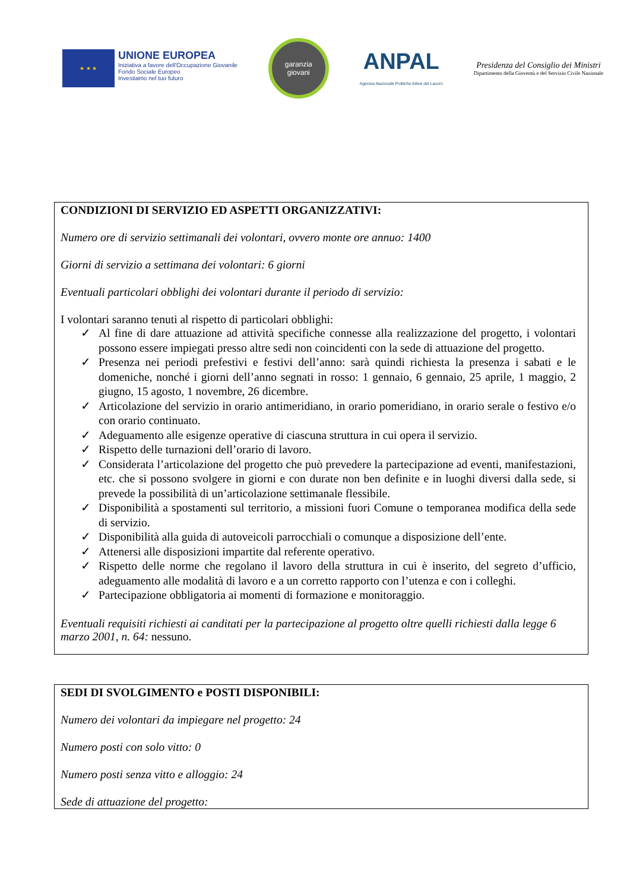★ ★ ★
UNIONE EUROPEA
Iniziativa a favore dell'Occupazione Giovanile
Fondo Sociale Europeo
Investiamo nel tuo futuro
garanzia
giovani
ANPAL
Agenzia Nazionale Politiche Attive del Lavoro
Presidenza del Consiglio dei Ministri
Dipartimento della Gioventù e del Servizio Civile Nazionale
CONDIZIONI DI SERVIZIO ED ASPETTI ORGANIZZATIVI:
Numero ore di servizio settimanali dei volontari, ovvero monte ore annuo: 1400
Giorni di servizio a settimana dei volontari: 6 giorni
Eventuali particolari obblighi dei volontari durante il periodo di servizio:
I volontari saranno tenuti al rispetto di particolari obblighi:
✓ Al fine di dare attuazione ad attività specifiche connesse alla realizzazione del progetto, i volontari possono essere impiegati presso altre sedi non coincidenti con la sede di attuazione del progetto.
✓ Presenza nei periodi prefestivi e festivi dell’anno: sarà quindi richiesta la presenza i sabati e le domeniche, nonché i giorni dell’anno segnati in rosso: 1 gennaio, 6 gennaio, 25 aprile, 1 maggio, 2 giugno, 15 agosto, 1 novembre, 26 dicembre.
✓ Articolazione del servizio in orario antimeridiano, in orario pomeridiano, in orario serale o festivo e/o con orario continuato.
✓ Adeguamento alle esigenze operative di ciascuna struttura in cui opera il servizio.
✓ Rispetto delle turnazioni dell’orario di lavoro.
✓ Considerata l’articolazione del progetto che può prevedere la partecipazione ad eventi, manifestazioni, etc. che si possono svolgere in giorni e con durate non ben definite e in luoghi diversi dalla sede, si prevede la possibilità di un’articolazione settimanale flessibile.
✓ Disponibilità a spostamenti sul territorio, a missioni fuori Comune o temporanea modifica della sede di servizio.
✓ Disponibilità alla guida di autoveicoli parrocchiali o comunque a disposizione dell’ente.
✓ Attenersi alle disposizioni impartite dal referente operativo.
✓ Rispetto delle norme che regolano il lavoro della struttura in cui è inserito, del segreto d’ufficio, adeguamento alle modalità di lavoro e a un corretto rapporto con l’utenza e con i colleghi.
✓ Partecipazione obbligatoria ai momenti di formazione e monitoraggio.
Eventuali requisiti richiesti ai canditati per la partecipazione al progetto oltre quelli richiesti dalla legge 6 marzo 2001, n. 64: nessuno.
SEDI DI SVOLGIMENTO e POSTI DISPONIBILI:
Numero dei volontari da impiegare nel progetto: 24
Numero posti con solo vitto: 0
Numero posti senza vitto e alloggio: 24
Sede di attuazione del progetto: